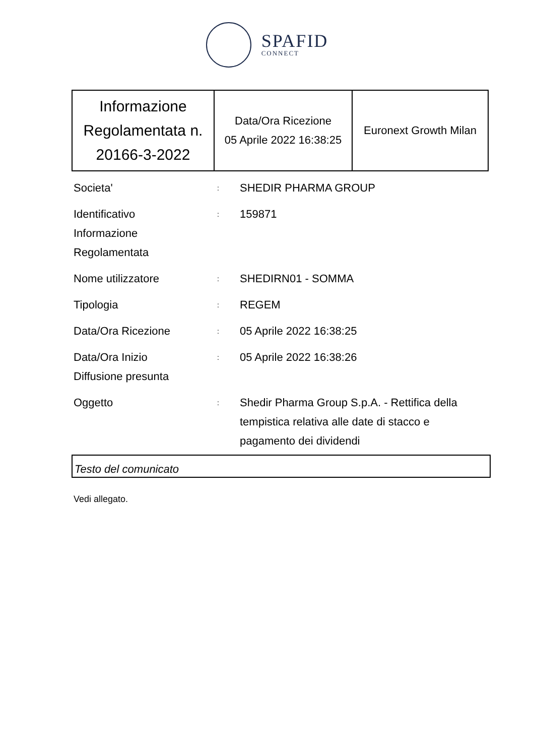SPAFID
CONNECT
| Informazione Regolamentata n. 20166-3-2022 | Data/Ora Ricezione 05 Aprile 2022 16:38:25 | Euronext Growth Milan |
Societa'
:
SHEDIR PHARMA GROUP
Identificativo
Informazione
Regolamentata
:
159871
Nome utilizzatore
:
SHEDIRN01 - SOMMA
Tipologia
:
REGEM
Data/Ora Ricezione
:
05 Aprile 2022 16:38:25
Data/Ora Inizio
Diffusione presunta
:
05 Aprile 2022 16:38:26
Oggetto
:
Shedir Pharma Group S.p.A. - Rettifica della tempistica relativa alle date di stacco e pagamento dei dividendi
Testo del comunicato
Vedi allegato.